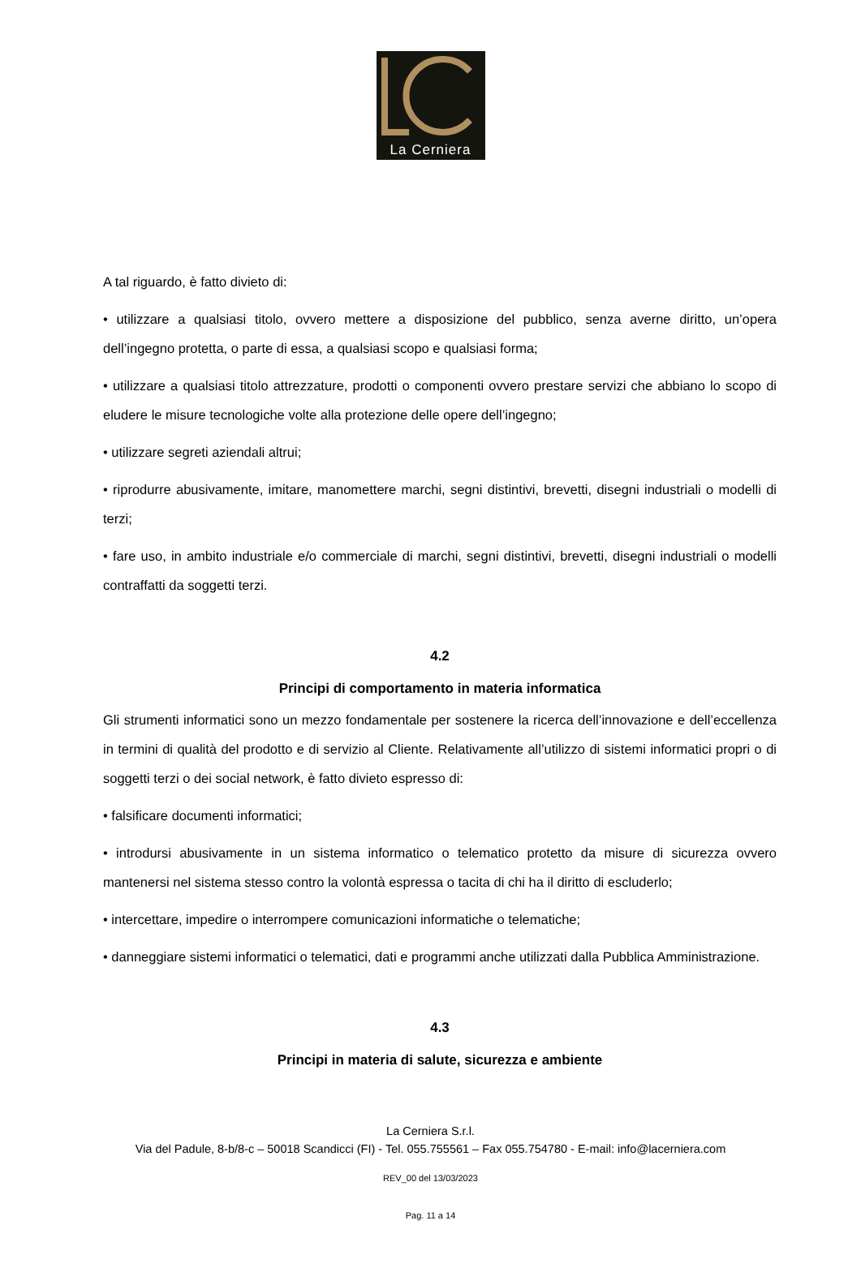La Cerniera
A tal riguardo, è fatto divieto di:
• utilizzare a qualsiasi titolo, ovvero mettere a disposizione del pubblico, senza averne diritto, un’opera dell’ingegno protetta, o parte di essa, a qualsiasi scopo e qualsiasi forma;
• utilizzare a qualsiasi titolo attrezzature, prodotti o componenti ovvero prestare servizi che abbiano lo scopo di eludere le misure tecnologiche volte alla protezione delle opere dell’ingegno;
• utilizzare segreti aziendali altrui;
• riprodurre abusivamente, imitare, manomettere marchi, segni distintivi, brevetti, disegni industriali o modelli di terzi;
• fare uso, in ambito industriale e/o commerciale di marchi, segni distintivi, brevetti, disegni industriali o modelli contraffatti da soggetti terzi.
4.2
Principi di comportamento in materia informatica
Gli strumenti informatici sono un mezzo fondamentale per sostenere la ricerca dell’innovazione e dell’eccellenza in termini di qualità del prodotto e di servizio al Cliente. Relativamente all’utilizzo di sistemi informatici propri o di soggetti terzi o dei social network, è fatto divieto espresso di:
• falsificare documenti informatici;
• introdursi abusivamente in un sistema informatico o telematico protetto da misure di sicurezza ovvero mantenersi nel sistema stesso contro la volontà espressa o tacita di chi ha il diritto di escluderlo;
• intercettare, impedire o interrompere comunicazioni informatiche o telematiche;
• danneggiare sistemi informatici o telematici, dati e programmi anche utilizzati dalla Pubblica Amministrazione.
4.3
Principi in materia di salute, sicurezza e ambiente
La Cerniera S.r.l.
Via del Padule, 8-b/8-c – 50018 Scandicci (FI) - Tel. 055.755561 – Fax 055.754780 - E-mail: info@lacerniera.com
REV_00 del 13/03/2023
Pag. 11 a 14